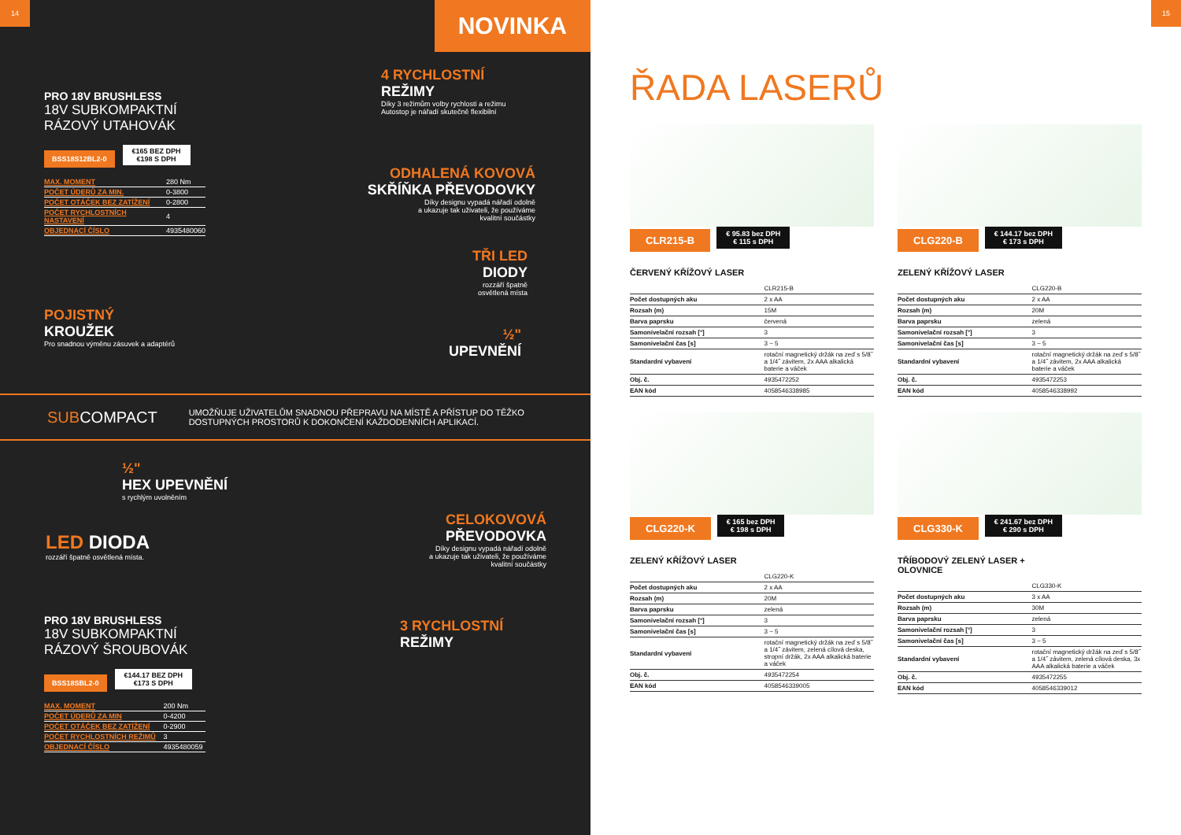14
NOVINKA
PRO 18V BRUSHLESS
18V SUBKOMPAKTNÍ
RÁZOVÝ UTAHOVÁK
BSS18S12BL2-0 €165 BEZ DPH
€198 S DPH
| MAX. MOMENT | 280 Nm |
| POČET ÚDERŮ ZA MIN. | 0-3800 |
| POČET OTÁČEK BEZ ZATÍŽENÍ | 0-2800 |
| POČET RYCHLOSTNÍCH NASTAVENÍ | 4 |
| OBJEDNACÍ ČÍSLO | 4935480060 |
POJISTNÝ
KROUŽEK
Pro snadnou výměnu zásuvek a adaptérů
4 RYCHLOSTNÍ
REŽIMY
Díky 3 režimům volby rychlosti a režimu Autostop je nářadí skutečně flexibilní
ODHALENÁ KOVOVÁ
SKŘÍŇKA PŘEVODOVKY
Díky designu vypadá nářadí odolně
a ukazuje tak uživateli, že používáme
kvalitní součástky
TŘI LED
DIODY
rozzáří špatně
osvětlená místa
½"
UPEVNĚNÍ
SUBCOMPACT
UMOŽŇUJE UŽIVATELŮM SNADNOU PŘEPRAVU NA MÍSTĚ A PŘÍSTUP DO TĚŽKO
DOSTUPNÝCH PROSTORŮ K DOKONČENÍ KAŽDODENNÍCH APLIKACÍ.
½"
HEX UPEVNĚNÍ
s rychlým uvolněním
LED DIODA
rozzáří špatně osvětlená místa.
CELOKOVOVÁ
PŘEVODOVKA
Díky designu vypadá nářadí odolně
a ukazuje tak uživateli, že používáme
kvalitní součástky
3 RYCHLOSTNÍ
REŽIMY
PRO 18V BRUSHLESS
18V SUBKOMPAKTNÍ
RÁZOVÝ ŠROUBOVÁK
BSS18SBL2-0 €144.17 BEZ DPH
€173 S DPH
| MAX. MOMENT | 200 Nm |
| POČET ÚDERŮ ZA MIN | 0-4200 |
| POČET OTÁČEK BEZ ZATÍŽENÍ | 0-2900 |
| POČET RYCHLOSTNÍCH REŽIMŮ | 3 |
| OBJEDNACÍ ČÍSLO | 4935480059 |
15
ŘADA LASERŮ
CLR215-B € 95.83 bez DPH
€ 115 s DPH
ČERVENÝ KŘÍŽOVÝ LASER
| | CLR215-B |
| Počet dostupných aku | 2 x AA |
| Rozsah (m) | 15M |
| Barva paprsku | červená |
| Samonivelační rozsah [°] | 3 |
| Samonivelační čas [s] | 3 ~ 5 |
| Standardní vybavení | rotační magnetický držák na zeď s 5/8˝ a 1/4˝ závitem, 2x AAA alkalická baterie a váček |
| Obj. č. | 4935472252 |
| EAN kód | 4058546338985 |
CLG220-B € 144.17 bez DPH
€ 173 s DPH
ZELENÝ KŘÍŽOVÝ LASER
| | CLG220-B |
| Počet dostupných aku | 2 x AA |
| Rozsah (m) | 20M |
| Barva paprsku | zelená |
| Samonivelační rozsah [°] | 3 |
| Samonivelační čas [s] | 3 ~ 5 |
| Standardní vybavení | rotační magnetický držák na zeď s 5/8˝ a 1/4˝ závitem, 2x AAA alkalická baterie a váček |
| Obj. č. | 4935472253 |
| EAN kód | 4058546338992 |
CLG220-K € 165 bez DPH
€ 198 s DPH
ZELENÝ KŘÍŽOVÝ LASER
| | CLG220-K |
| Počet dostupných aku | 2 x AA |
| Rozsah (m) | 20M |
| Barva paprsku | zelená |
| Samonivelační rozsah [°] | 3 |
| Samonivelační čas [s] | 3 ~ 5 |
| Standardní vybavení | rotační magnetický držák na zeď s 5/8˝ a 1/4˝ závitem, zelená cílová deska, stropní držák, 2x AAA alkalická baterie a váček |
| Obj. č. | 4935472254 |
| EAN kód | 4058546339005 |
CLG330-K € 241.67 bez DPH
€ 290 s DPH
TŘÍBODOVÝ ZELENÝ LASER +
OLOVNICE
| | CLG330-K |
| Počet dostupných aku | 3 x AA |
| Rozsah (m) | 30M |
| Barva paprsku | zelená |
| Samonivelační rozsah [°] | 3 |
| Samonivelační čas [s] | 3 ~ 5 |
| Standardní vybavení | rotační magnetický držák na zeď s 5/8˝ a 1/4˝ závitem, zelená cílová deska, 3x AAA alkalická baterie a váček |
| Obj. č. | 4935472255 |
| EAN kód | 4058546339012 |